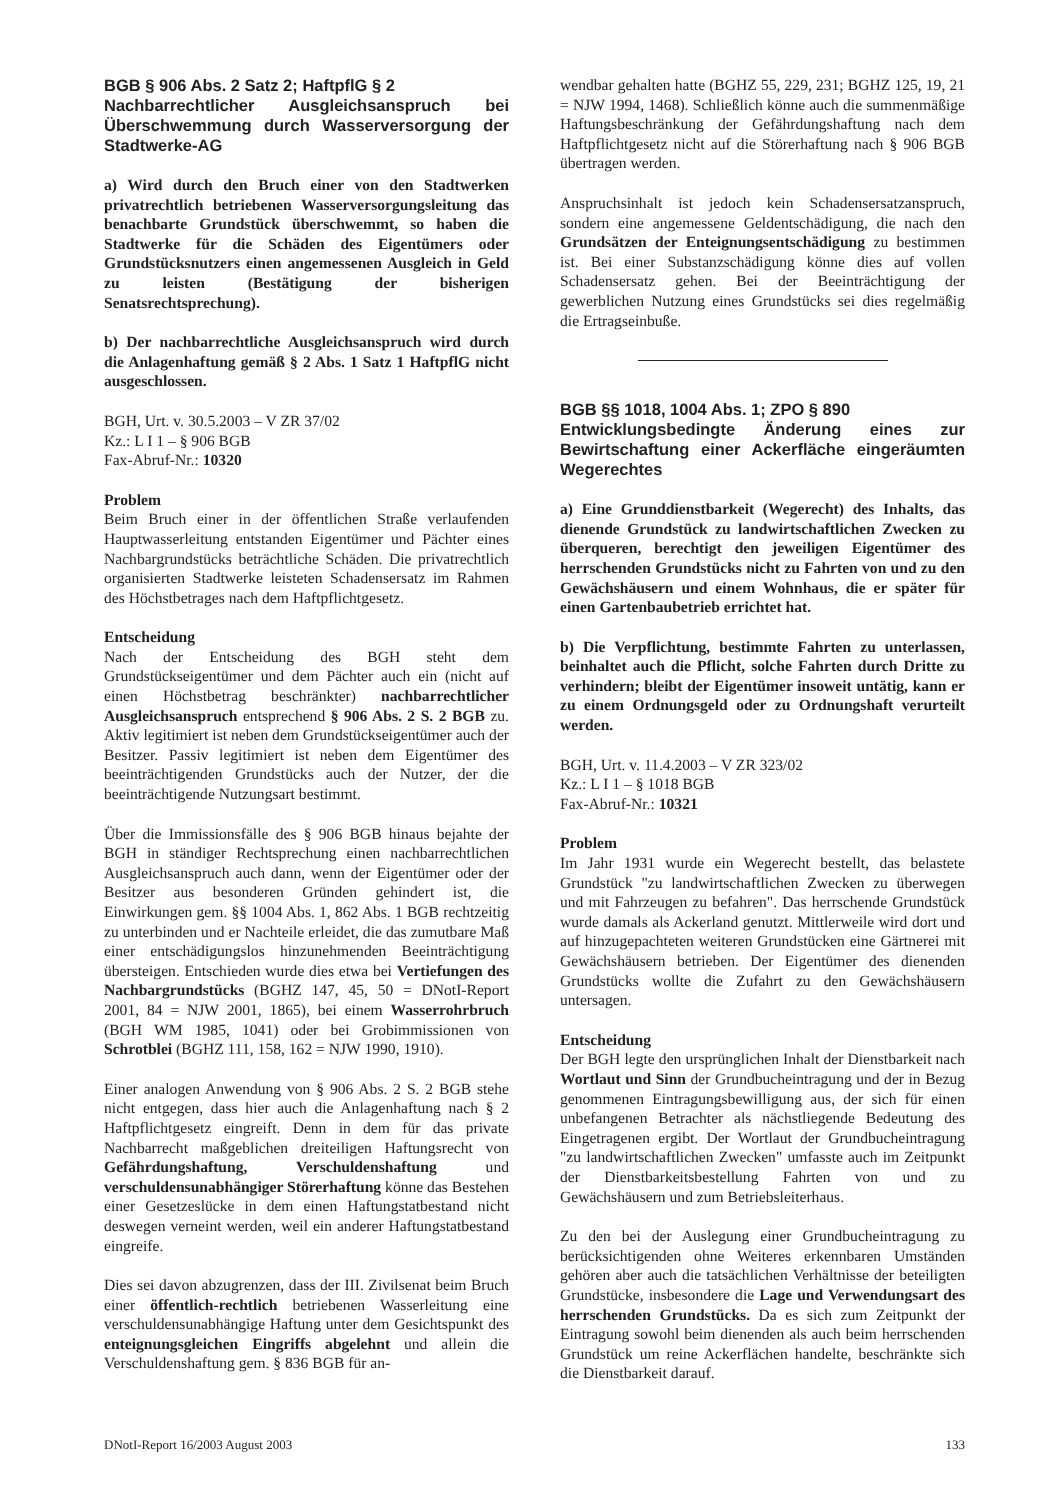BGB § 906 Abs. 2 Satz 2; HaftpflG § 2
Nachbarrechtlicher Ausgleichsanspruch bei Überschwemmung durch Wasserversorgung der Stadtwerke-AG
a) Wird durch den Bruch einer von den Stadtwerken privatrechtlich betriebenen Wasserversorgungsleitung das benachbarte Grundstück überschwemmt, so haben die Stadtwerke für die Schäden des Eigentümers oder Grundstücksnutzers einen angemessenen Ausgleich in Geld zu leisten (Bestätigung der bisherigen Senatsrechtsprechung).
b) Der nachbarrechtliche Ausgleichsanspruch wird durch die Anlagenhaftung gemäß § 2 Abs. 1 Satz 1 HaftpflG nicht ausgeschlossen.
BGH, Urt. v. 30.5.2003 – V ZR 37/02
Kz.: L I 1 – § 906 BGB
Fax-Abruf-Nr.: 10320
Problem
Beim Bruch einer in der öffentlichen Straße verlaufenden Hauptwasserleitung entstanden Eigentümer und Pächter eines Nachbargrundstücks beträchtliche Schäden. Die privatrechtlich organisierten Stadtwerke leisteten Schadensersatz im Rahmen des Höchstbetrages nach dem Haftpflichtgesetz.
Entscheidung
Nach der Entscheidung des BGH steht dem Grundstückseigentümer und dem Pächter auch ein (nicht auf einen Höchstbetrag beschränkter) nachbarrechtlicher Ausgleichsanspruch entsprechend § 906 Abs. 2 S. 2 BGB zu. Aktiv legitimiert ist neben dem Grundstückseigentümer auch der Besitzer. Passiv legitimiert ist neben dem Eigentümer des beeinträchtigenden Grundstücks auch der Nutzer, der die beeinträchtigende Nutzungsart bestimmt.
Über die Immissionsfälle des § 906 BGB hinaus bejahte der BGH in ständiger Rechtsprechung einen nachbarrechtlichen Ausgleichsanspruch auch dann, wenn der Eigentümer oder der Besitzer aus besonderen Gründen gehindert ist, die Einwirkungen gem. §§ 1004 Abs. 1, 862 Abs. 1 BGB rechtzeitig zu unterbinden und er Nachteile erleidet, die das zumutbare Maß einer entschädigungslos hinzunehmenden Beeinträchtigung übersteigen. Entschieden wurde dies etwa bei Vertiefungen des Nachbargrundstücks (BGHZ 147, 45, 50 = DNotI-Report 2001, 84 = NJW 2001, 1865), bei einem Wasserrohrbruch (BGH WM 1985, 1041) oder bei Grobimmissionen von Schrotblei (BGHZ 111, 158, 162 = NJW 1990, 1910).
Einer analogen Anwendung von § 906 Abs. 2 S. 2 BGB stehe nicht entgegen, dass hier auch die Anlagenhaftung nach § 2 Haftpflichtgesetz eingreift. Denn in dem für das private Nachbarrecht maßgeblichen dreiteiligen Haftungsrecht von Gefährdungshaftung, Verschuldenshaftung und verschuldensunabhängiger Störerhaftung könne das Bestehen einer Gesetzeslücke in dem einen Haftungstatbestand nicht deswegen verneint werden, weil ein anderer Haftungstatbestand eingreife.
Dies sei davon abzugrenzen, dass der III. Zivilsenat beim Bruch einer öffentlich-rechtlich betriebenen Wasserleitung eine verschuldensunabhängige Haftung unter dem Gesichtspunkt des enteignungsgleichen Eingriffs abgelehnt und allein die Verschuldenshaftung gem. § 836 BGB für an-
wendbar gehalten hatte (BGHZ 55, 229, 231; BGHZ 125, 19, 21 = NJW 1994, 1468). Schließlich könne auch die summenmäßige Haftungsbeschränkung der Gefährdungshaftung nach dem Haftpflichtgesetz nicht auf die Störerhaftung nach § 906 BGB übertragen werden.
Anspruchsinhalt ist jedoch kein Schadensersatzanspruch, sondern eine angemessene Geldentschädigung, die nach den Grundsätzen der Enteignungsentschädigung zu bestimmen ist. Bei einer Substanzschädigung könne dies auf vollen Schadensersatz gehen. Bei der Beeinträchtigung der gewerblichen Nutzung eines Grundstücks sei dies regelmäßig die Ertragseinbuße.
BGB §§ 1018, 1004 Abs. 1; ZPO § 890
Entwicklungsbedingte Änderung eines zur Bewirtschaftung einer Ackerfläche eingeräumten Wegerechtes
a) Eine Grunddienstbarkeit (Wegerecht) des Inhalts, das dienende Grundstück zu landwirtschaftlichen Zwecken zu überqueren, berechtigt den jeweiligen Eigentümer des herrschenden Grundstücks nicht zu Fahrten von und zu den Gewächshäusern und einem Wohnhaus, die er später für einen Gartenbaubetrieb errichtet hat.
b) Die Verpflichtung, bestimmte Fahrten zu unterlassen, beinhaltet auch die Pflicht, solche Fahrten durch Dritte zu verhindern; bleibt der Eigentümer insoweit untätig, kann er zu einem Ordnungsgeld oder zu Ordnungshaft verurteilt werden.
BGH, Urt. v. 11.4.2003 – V ZR 323/02
Kz.: L I 1 – § 1018 BGB
Fax-Abruf-Nr.: 10321
Problem
Im Jahr 1931 wurde ein Wegerecht bestellt, das belastete Grundstück "zu landwirtschaftlichen Zwecken zu überwegen und mit Fahrzeugen zu befahren". Das herrschende Grundstück wurde damals als Ackerland genutzt. Mittlerweile wird dort und auf hinzugepachteten weiteren Grundstücken eine Gärtnerei mit Gewächshäusern betrieben. Der Eigentümer des dienenden Grundstücks wollte die Zufahrt zu den Gewächshäusern untersagen.
Entscheidung
Der BGH legte den ursprünglichen Inhalt der Dienstbarkeit nach Wortlaut und Sinn der Grundbucheintragung und der in Bezug genommenen Eintragungsbewilligung aus, der sich für einen unbefangenen Betrachter als nächstliegende Bedeutung des Eingetragenen ergibt. Der Wortlaut der Grundbucheintragung "zu landwirtschaftlichen Zwecken" umfasste auch im Zeitpunkt der Dienstbarkeitsbestellung Fahrten von und zu Gewächshäusern und zum Betriebsleiterhaus.
Zu den bei der Auslegung einer Grundbucheintragung zu berücksichtigenden ohne Weiteres erkennbaren Umständen gehören aber auch die tatsächlichen Verhältnisse der beteiligten Grundstücke, insbesondere die Lage und Verwendungsart des herrschenden Grundstücks. Da es sich zum Zeitpunkt der Eintragung sowohl beim dienenden als auch beim herrschenden Grundstück um reine Ackerflächen handelte, beschränkte sich die Dienstbarkeit darauf.
DNotI-Report 16/2003 August 2003 133